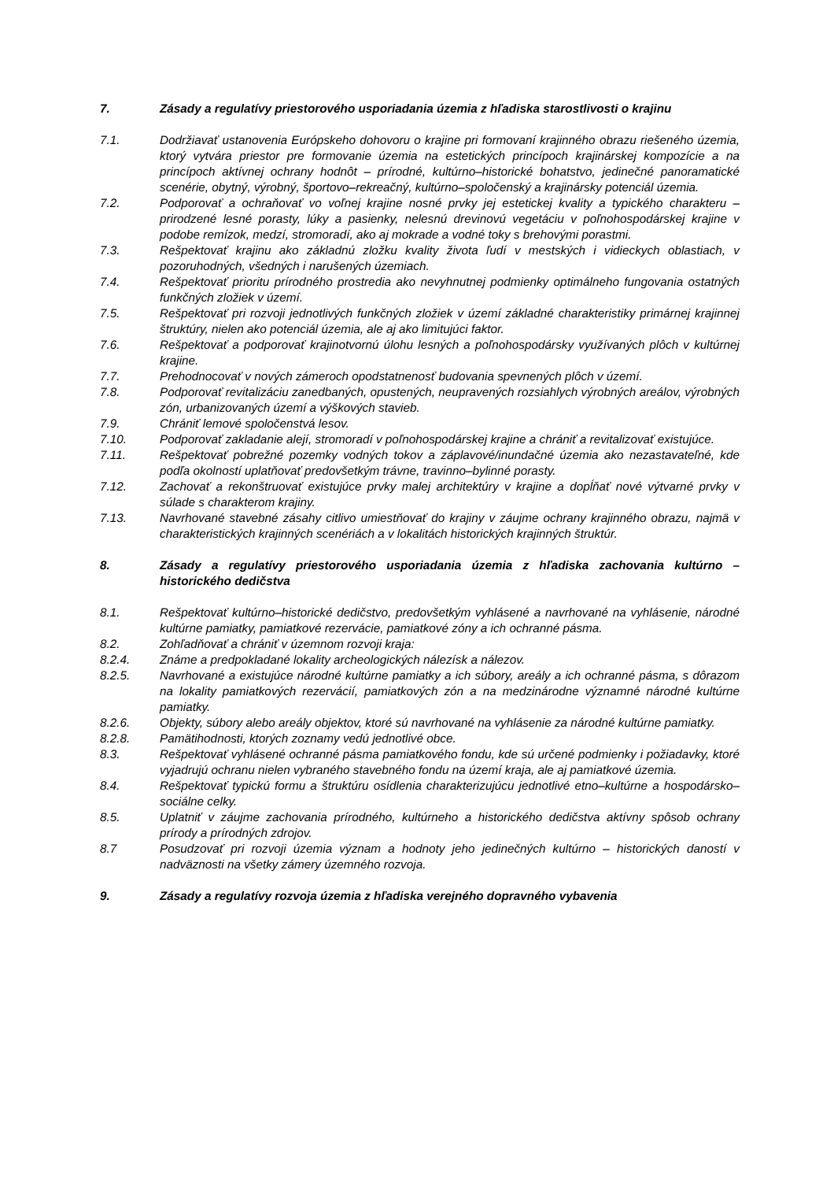7. Zásady a regulatívy priestorového usporiadania územia z hľadiska starostlivosti o krajinu
7.1. Dodržiavať ustanovenia Európskeho dohovoru o krajine pri formovaní krajinného obrazu riešeného územia, ktorý vytvára priestor pre formovanie územia na estetických princípoch krajinárskej kompozície a na princípoch aktívnej ochrany hodnôt – prírodné, kultúrno–historické bohatstvo, jedinečné panoramatické scenérie, obytný, výrobný, športovo–rekreačný, kultúrno–spoločenský a krajinársky potenciál územia.
7.2. Podporovať a ochraňovať vo voľnej krajine nosné prvky jej estetickej kvality a typického charakteru – prirodzené lesné porasty, lúky a pasienky, nelesnú drevinovú vegetáciu v poľnohospodárskej krajine v podobe remízok, medzí, stromoradí, ako aj mokrade a vodné toky s brehovými porastmi.
7.3. Rešpektovať krajinu ako základnú zložku kvality života ľudí v mestských i vidieckych oblastiach, v pozoruhodných, všedných i narušených územiach.
7.4. Rešpektovať prioritu prírodného prostredia ako nevyhnutnej podmienky optimálneho fungovania ostatných funkčných zložiek v území.
7.5. Rešpektovať pri rozvoji jednotlivých funkčných zložiek v území základné charakteristiky primárnej krajinnej štruktúry, nielen ako potenciál územia, ale aj ako limitujúci faktor.
7.6. Rešpektovať a podporovať krajinotvornú úlohu lesných a poľnohospodársky využívaných plôch v kultúrnej krajine.
7.7. Prehodnocovať v nových zámeroch opodstatnenosť budovania spevnených plôch v území.
7.8. Podporovať revitalizáciu zanedbaných, opustených, neupravených rozsiahlych výrobných areálov, výrobných zón, urbanizovaných území a výškových stavieb.
7.9. Chrániť lemové spoločenstvá lesov.
7.10. Podporovať zakladanie alejí, stromoradí v poľnohospodárskej krajine a chrániť a revitalizovať existujúce.
7.11. Rešpektovať pobrežné pozemky vodných tokov a záplavové/inundačné územia ako nezastavateľné, kde podľa okolností uplatňovať predovšetkým trávne, travinno–bylinné porasty.
7.12. Zachovať a rekonštruovať existujúce prvky malej architektúry v krajine a dopĺňať nové výtvarné prvky v súlade s charakterom krajiny.
7.13. Navrhované stavebné zásahy citlivo umiestňovať do krajiny v záujme ochrany krajinného obrazu, najmä v charakteristických krajinných scenériách a v lokalitách historických krajinných štruktúr.
8. Zásady a regulatívy priestorového usporiadania územia z hľadiska zachovania kultúrno – historického dedičstva
8.1. Rešpektovať kultúrno–historické dedičstvo, predovšetkým vyhlásené a navrhované na vyhlásenie, národné kultúrne pamiatky, pamiatkové rezervácie, pamiatkové zóny a ich ochranné pásma.
8.2. Zohľadňovať a chrániť v územnom rozvoji kraja:
8.2.4. Známe a predpokladané lokality archeologických nálezísk a nálezov.
8.2.5. Navrhované a existujúce národné kultúrne pamiatky a ich súbory, areály a ich ochranné pásma, s dôrazom na lokality pamiatkových rezervácií, pamiatkových zón a na medzinárodne významné národné kultúrne pamiatky.
8.2.6. Objekty, súbory alebo areály objektov, ktoré sú navrhované na vyhlásenie za národné kultúrne pamiatky.
8.2.8. Pamätihodnosti, ktorých zoznamy vedú jednotlivé obce.
8.3. Rešpektovať vyhlásené ochranné pásma pamiatkového fondu, kde sú určené podmienky i požiadavky, ktoré vyjadrujú ochranu nielen vybraného stavebného fondu na území kraja, ale aj pamiatkové územia.
8.4. Rešpektovať typickú formu a štruktúru osídlenia charakterizujúcu jednotlivé etno–kultúrne a hospodársko–sociálne celky.
8.5. Uplatniť v záujme zachovania prírodného, kultúrneho a historického dedičstva aktívny spôsob ochrany prírody a prírodných zdrojov.
8.7 Posudzovať pri rozvoji územia význam a hodnoty jeho jedinečných kultúrno – historických daností v nadväznosti na všetky zámery územného rozvoja.
9. Zásady a regulatívy rozvoja územia z hľadiska verejného dopravného vybavenia